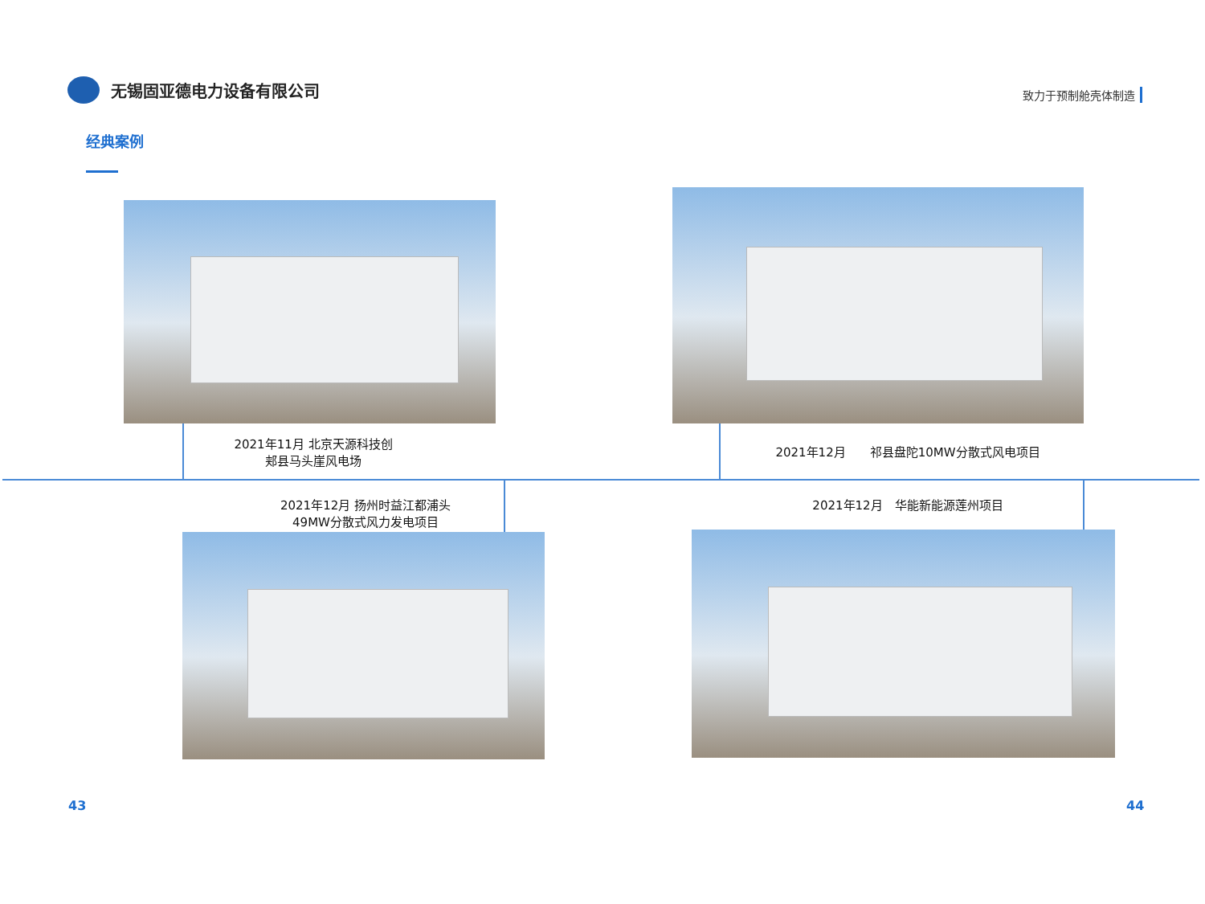无锡固亚德电力设备有限公司
致力于预制舱壳体制造
经典案例
2021年11月 北京天源科技创
郏县马头崖风电场
2021年12月　　祁县盘陀10MW分散式风电项目
2021年12月 扬州时益江都浦头
49MW分散式风力发电项目
2021年12月　华能新能源莲州项目
43 44